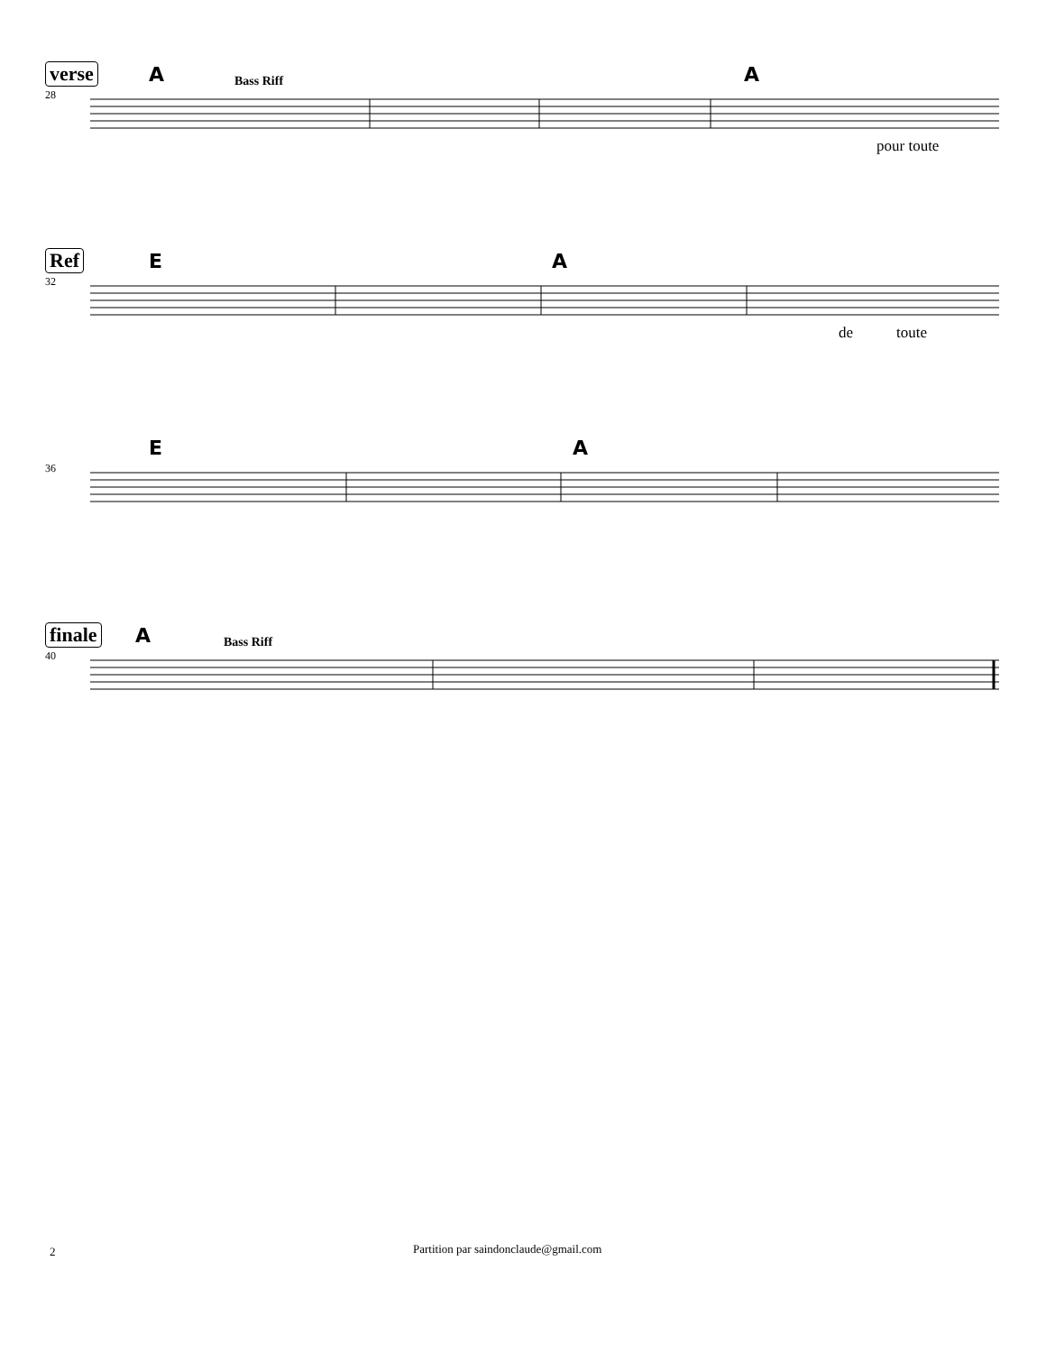verse
28
A Bass Riff A
pour toute
Ref
32
E A
de toute
36
E A
finale
40
A Bass Riff
2
Partition par saindonclaude@gmail.com